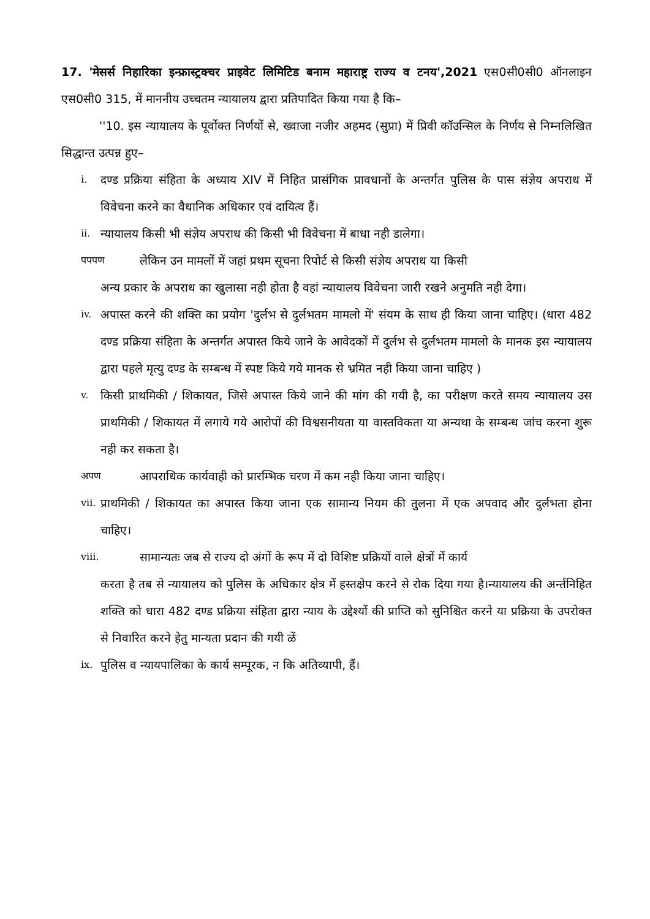17. 'मेसर्स निहारिका इन्फ्रास्ट्रक्चर प्राइवेट लिमिटिड बनाम महाराष्ट्र राज्य व टनय',2021 एस0सी0सी0 ऑनलाइन एस0सी0 315, में माननीय उच्चतम न्यायालय द्वारा प्रतिपादित किया गया है कि–
''10. इस न्यायालय के पूर्वोक्त निर्णयों से, ख्वाजा नजीर अहमद (सुप्रा) में प्रिवी कॉउन्सिल के निर्णय से निम्नलिखित सिद्धान्त उत्पन्न हुए–
i. दण्ड प्रक्रिया संहिता के अध्याय XIV में निहित प्रासंगिक प्रावधानों के अन्तर्गत पुलिस के पास संज्ञेय अपराध में विवेचना करने का वैधानिक अधिकार एवं दायित्व हैं।
ii. न्यायालय किसी भी संज्ञेय अपराध की किसी भी विवेचना में बाधा नही डालेगा।
पपपण लेकिन उन मामलों में जहां प्रथम सूचना रिपोर्ट से किसी संज्ञेय अपराध या किसी
अन्य प्रकार के अपराध का खुलासा नही होता है वहां न्यायालय विवेचना जारी रखने अनुमति नही देगा।
iv. अपास्त करने की शक्ति का प्रयोग 'दुर्लभ से दुर्लभतम मामलो में' संयम के साथ ही किया जाना चाहिए। (धारा 482 दण्ड प्रक्रिया संहिता के अन्तर्गत अपास्त किये जाने के आवेदकों में दुर्लभ से दुर्लभतम मामलो के मानक इस न्यायालय द्वारा पहले मृत्यु दण्ड के सम्बन्ध में स्पष्ट किये गये मानक से भ्रमित नही किया जाना चाहिए )
v. किसी प्राथमिकी / शिकायत, जिसे अपास्त किये जाने की मांग की गयी है, का परीक्षण करते समय न्यायालय उस प्राथमिकी / शिकायत में लगाये गये आरोपों की विश्वसनीयता या वास्तविकता या अन्यथा के सम्बन्ध जांच करना शुरू नही कर सकता है।
अपण आपराधिक कार्यवाही को प्रारम्भिक चरण में कम नही किया जाना चाहिए।
vii. प्राथमिकी / शिकायत का अपास्त किया जाना एक सामान्य नियम की तुलना में एक अपवाद और दुर्लभता होना चाहिए।
viii. सामान्यतः जब से राज्य दो अंगों के रूप में दो विशिष्ट प्रक्रियों वाले क्षेत्रों में कार्य
करता है तब से न्यायालय को पुलिस के अधिकार क्षेत्र में हस्तक्षेप करने से रोक दिया गया है।न्यायालय की अर्न्तनिहित शक्ति को धारा 482 दण्ड प्रक्रिया संहिता द्वारा न्याय के उद्देश्यों की प्राप्ति को सुनिश्चित करने या प्रक्रिया के उपरोक्त से निवारित करने हेतु मान्यता प्रदान की गयी ळें
ix. पुलिस व न्यायपालिका के कार्य सम्पूरक, न कि अतिव्यापी, हैं।